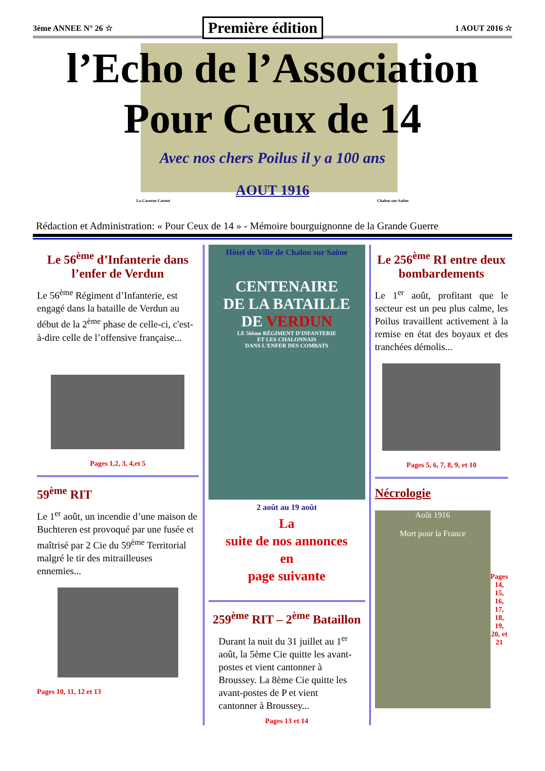3ème ANNEE N° 26 ☆
Première édition
1 AOUT 2016 ☆
l’Echo de l’Association
Pour Ceux de 14
Avec nos chers Poilus il y a 100 ans
AOUT 1916
La Caserne Carnot Chalon-sur-Saône
Rédaction et Administration: « Pour Ceux de 14 » - Mémoire bourguignonne de la Grande Guerre
Le 56<sup>ème</sup> d’Infanterie dans l’enfer de Verdun
Le 56<sup>ème</sup> Régiment d’Infanterie, est engagé dans la bataille de Verdun au début de la 2<sup>ème</sup> phase de celle-ci, c'est-à-dire celle de l’offensive française...
Pages 1,2, 3, 4,et 5
59<sup>ème</sup> RIT
Le 1<sup>er</sup> août, un incendie d’une maison de Buchteren est provoqué par une fusée et maîtrisé par 2 Cie du 59<sup>ème</sup> Territorial malgré le tir des mitrailleuses ennemies...
Pages 10, 11, 12 et 13
Hôtel de Ville de Chalon sur Saône
CENTENAIRE
DE LA BATAILLE
DE VERDUN
LE 56ème RÉGIMENT D'INFANTERIE
ET LES CHALONNAIS
DANS L'ENFER DES COMBATS
2 août au 19 août
La
suite de nos annonces
en
page suivante
259<sup>ème</sup> RIT – 2<sup>ème</sup> Bataillon
Durant la nuit du 31 juillet au 1<sup>er</sup> août, la 5ème Cie quitte les avant-postes et vient cantonner à Broussey. La 8ème Cie quitte les avant-postes de P et vient cantonner à Broussey...
Pages 13 et 14
Le 256<sup>ème</sup> RI entre deux bombardements
Le 1<sup>er</sup> août, profitant que le secteur est un peu plus calme, les Poilus travaillent activement à la remise en état des boyaux et des tranchées démolis...
Pages 5, 6, 7, 8, 9, et 10
Nécrologie
Août 1916
Mort pour la France
Pages 14, 15, 16, 17, 18, 19, 20, et 21